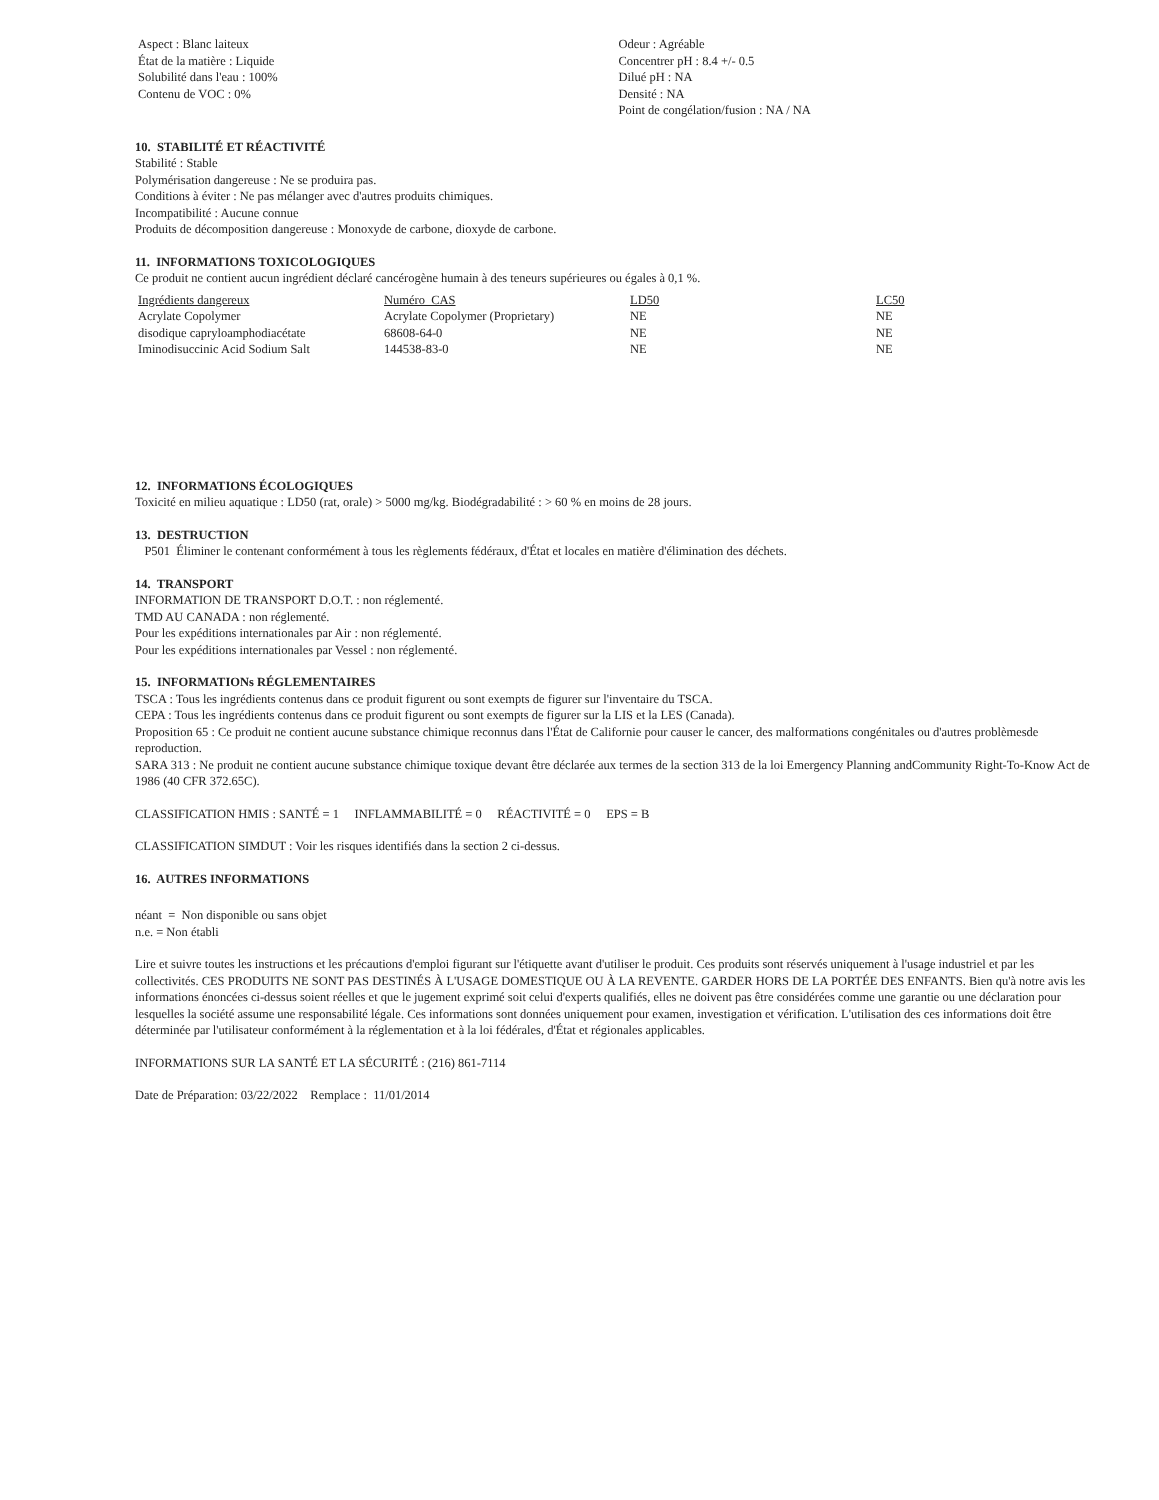Aspect : Blanc laiteux
État de la matière : Liquide
Solubilité dans l'eau : 100%
Contenu de VOC : 0%
Odeur : Agréable
Concentrer pH : 8.4 +/- 0.5
Dilué pH : NA
Densité : NA
Point de congélation/fusion : NA / NA
10. STABILITÉ ET RÉACTIVITÉ
Stabilité : Stable
Polymérisation dangereuse : Ne se produira pas.
Conditions à éviter : Ne pas mélanger avec d'autres produits chimiques.
Incompatibilité : Aucune connue
Produits de décomposition dangereuse : Monoxyde de carbone, dioxyde de carbone.
11. INFORMATIONS TOXICOLOGIQUES
Ce produit ne contient aucun ingrédient déclaré cancérogène humain à des teneurs supérieures ou égales à 0,1 %.
| Ingrédients dangereux | Numéro CAS | LD50 | LC50 |
| --- | --- | --- | --- |
| Acrylate Copolymer | Acrylate Copolymer (Proprietary) | NE | NE |
| disodique capryloamphodiacétate | 68608-64-0 | NE | NE |
| Iminodisuccinic Acid Sodium Salt | 144538-83-0 | NE | NE |
12. INFORMATIONS ÉCOLOGIQUES
Toxicité en milieu aquatique : LD50 (rat, orale) > 5000 mg/kg. Biodégradabilité : > 60 % en moins de 28 jours.
13. DESTRUCTION
P501 Éliminer le contenant conformément à tous les règlements fédéraux, d'État et locales en matière d'élimination des déchets.
14. TRANSPORT
INFORMATION DE TRANSPORT D.O.T. : non réglementé.
TMD AU CANADA : non réglementé.
Pour les expéditions internationales par Air : non réglementé.
Pour les expéditions internationales par Vessel : non réglementé.
15. INFORMATIONs RÉGLEMENTAIRES
TSCA : Tous les ingrédients contenus dans ce produit figurent ou sont exempts de figurer sur l'inventaire du TSCA.
CEPA : Tous les ingrédients contenus dans ce produit figurent ou sont exempts de figurer sur la LIS et la LES (Canada).
Proposition 65 : Ce produit ne contient aucune substance chimique reconnus dans l'État de Californie pour causer le cancer, des malformations congénitales ou d'autres problèmesde reproduction.
SARA 313 : Ne produit ne contient aucune substance chimique toxique devant être déclarée aux termes de la section 313 de la loi Emergency Planning andCommunity Right-To-Know Act de 1986 (40 CFR 372.65C).
CLASSIFICATION HMIS : SANTÉ = 1 INFLAMMABILITÉ = 0 RÉACTIVITÉ = 0 EPS = B
CLASSIFICATION SIMDUT : Voir les risques identifiés dans la section 2 ci-dessus.
16. AUTRES INFORMATIONS
néant = Non disponible ou sans objet
n.e. = Non établi
Lire et suivre toutes les instructions et les précautions d'emploi figurant sur l'étiquette avant d'utiliser le produit. Ces produits sont réservés uniquement à l'usage industriel et par les collectivités. CES PRODUITS NE SONT PAS DESTINÉS À L'USAGE DOMESTIQUE OU À LA REVENTE. GARDER HORS DE LA PORTÉE DES ENFANTS. Bien qu'à notre avis les informations énoncées ci-dessus soient réelles et que le jugement exprimé soit celui d'experts qualifiés, elles ne doivent pas être considérées comme une garantie ou une déclaration pour lesquelles la société assume une responsabilité légale. Ces informations sont données uniquement pour examen, investigation et vérification. L'utilisation des ces informations doit être déterminée par l'utilisateur conformément à la réglementation et à la loi fédérales, d'État et régionales applicables.
INFORMATIONS SUR LA SANTÉ ET LA SÉCURITÉ : (216) 861-7114
Date de Préparation: 03/22/2022 Remplace : 11/01/2014